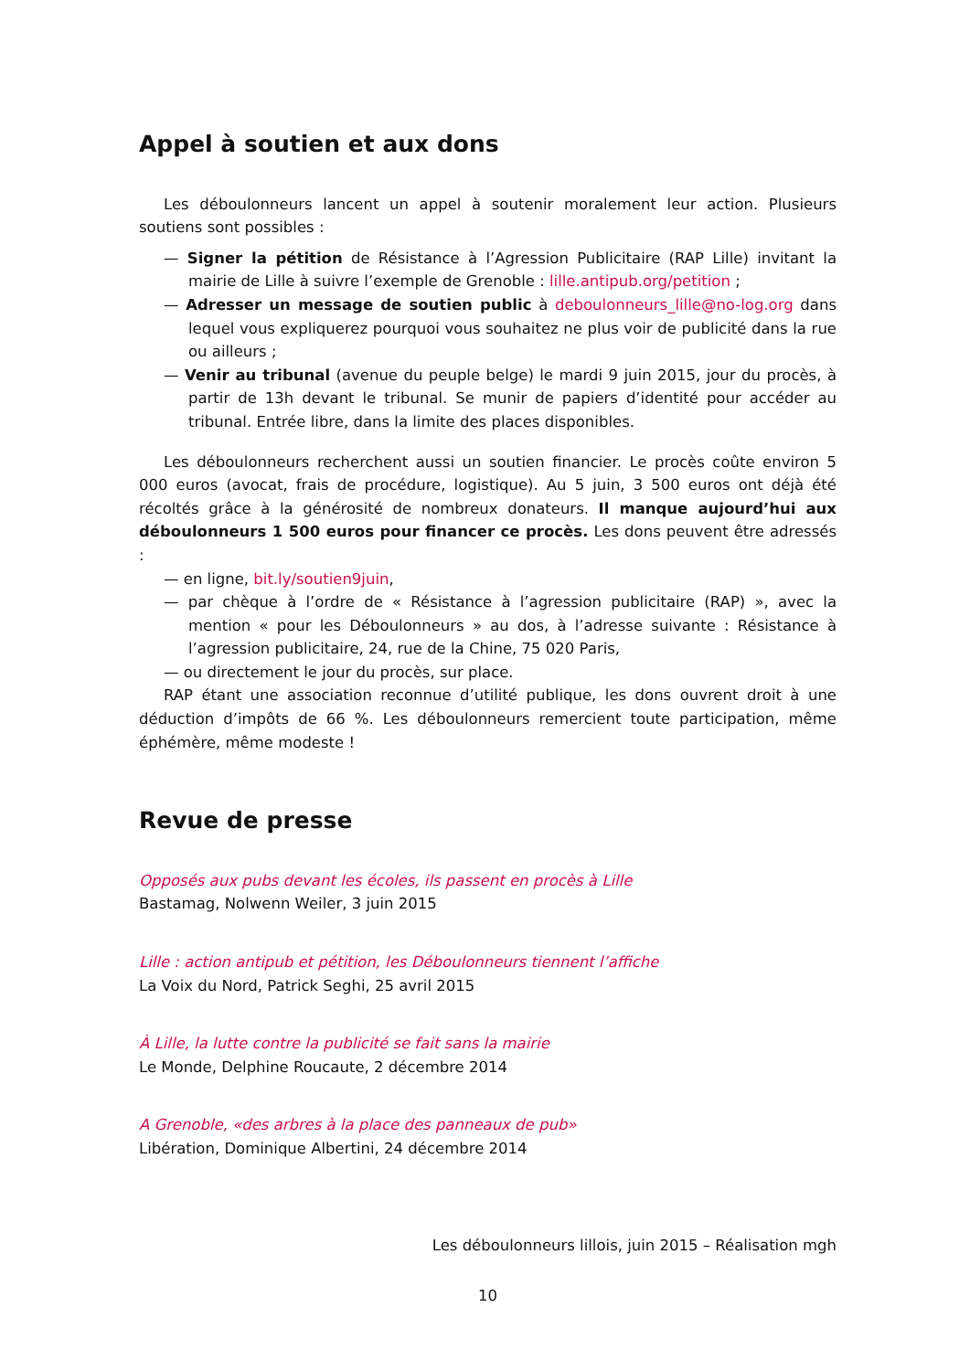Appel à soutien et aux dons
Les déboulonneurs lancent un appel à soutenir moralement leur action. Plusieurs soutiens sont possibles :
— Signer la pétition de Résistance à l’Agression Publicitaire (RAP Lille) invitant la mairie de Lille à suivre l’exemple de Grenoble : lille.antipub.org/petition ;
— Adresser un message de soutien public à deboulonneurs_lille@no-log.org dans lequel vous expliquerez pourquoi vous souhaitez ne plus voir de publicité dans la rue ou ailleurs ;
— Venir au tribunal (avenue du peuple belge) le mardi 9 juin 2015, jour du procès, à partir de 13h devant le tribunal. Se munir de papiers d’identité pour accéder au tribunal. Entrée libre, dans la limite des places disponibles.
Les déboulonneurs recherchent aussi un soutien financier. Le procès coûte environ 5 000 euros (avocat, frais de procédure, logistique). Au 5 juin, 3 500 euros ont déjà été récoltés grâce à la générosité de nombreux donateurs. Il manque aujourd’hui aux déboulonneurs 1 500 euros pour financer ce procès. Les dons peuvent être adressés :
— en ligne, bit.ly/soutien9juin,
— par chèque à l’ordre de « Résistance à l’agression publicitaire (RAP) », avec la mention « pour les Déboulonneurs » au dos, à l’adresse suivante : Résistance à l’agression publicitaire, 24, rue de la Chine, 75 020 Paris,
— ou directement le jour du procès, sur place.
RAP étant une association reconnue d’utilité publique, les dons ouvrent droit à une déduction d’impôts de 66 %. Les déboulonneurs remercient toute participation, même éphémère, même modeste !
Revue de presse
Opposés aux pubs devant les écoles, ils passent en procès à Lille
Bastamag, Nolwenn Weiler, 3 juin 2015
Lille : action antipub et pétition, les Déboulonneurs tiennent l’affiche
La Voix du Nord, Patrick Seghi, 25 avril 2015
À Lille, la lutte contre la publicité se fait sans la mairie
Le Monde, Delphine Roucaute, 2 décembre 2014
A Grenoble, «des arbres à la place des panneaux de pub»
Libération, Dominique Albertini, 24 décembre 2014
Les déboulonneurs lillois, juin 2015 – Réalisation mgh
10